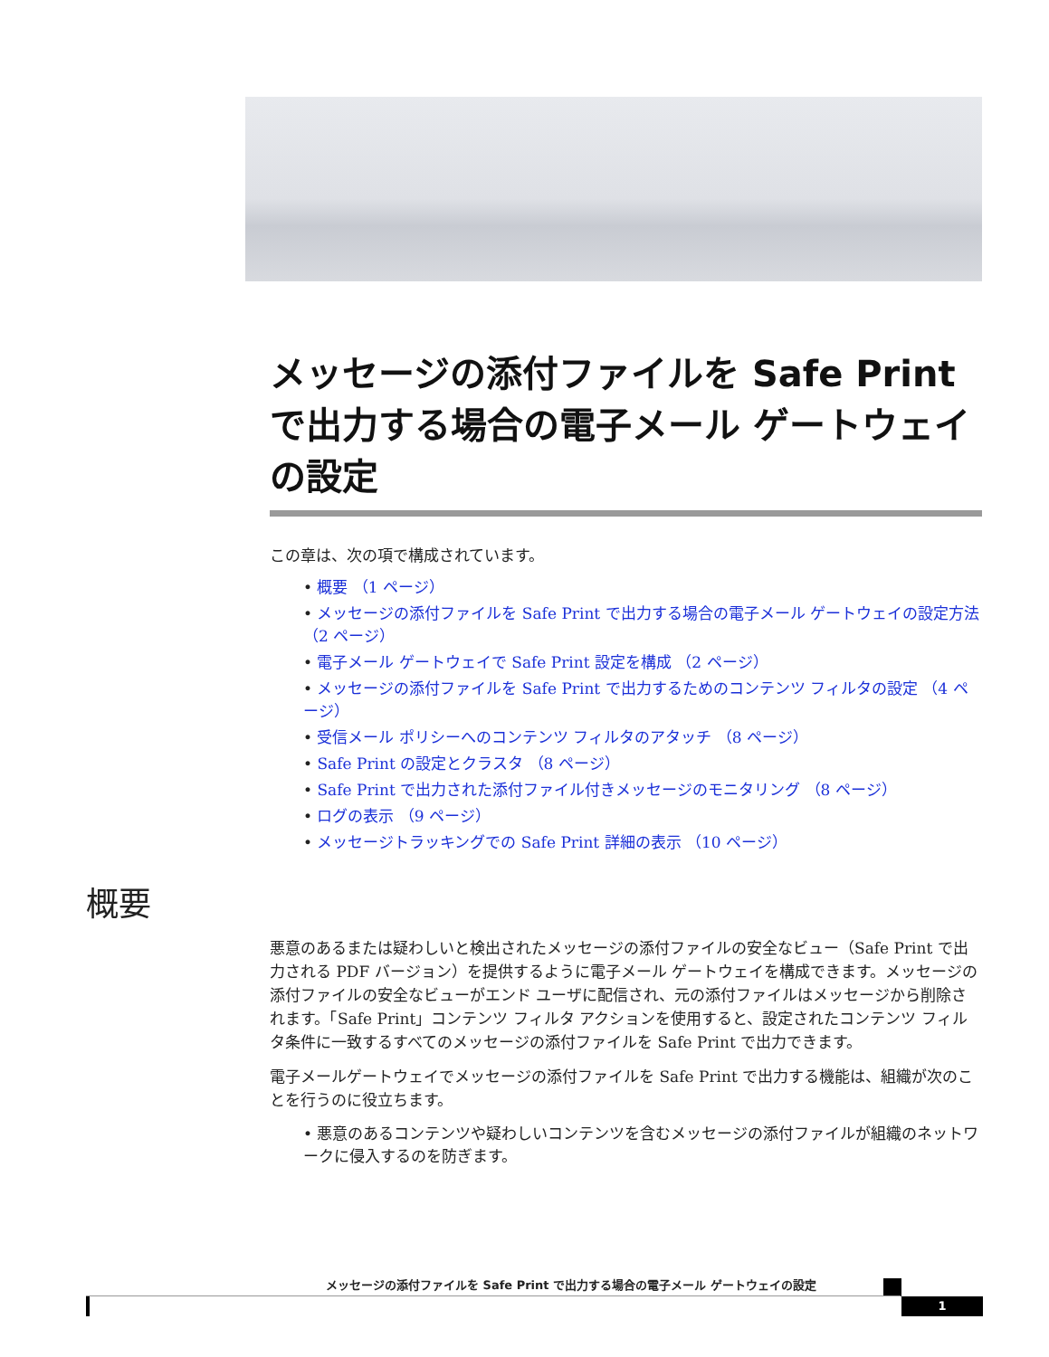メッセージの添付ファイルを Safe Print で出力する場合の電子メール ゲートウェイの設定
この章は、次の項で構成されています。
• 概要 （1 ページ）
• メッセージの添付ファイルを Safe Print で出力する場合の電子メール ゲートウェイの設定方法 （2 ページ）
• 電子メール ゲートウェイで Safe Print 設定を構成 （2 ページ）
• メッセージの添付ファイルを Safe Print で出力するためのコンテンツ フィルタの設定 （4 ページ）
• 受信メール ポリシーへのコンテンツ フィルタのアタッチ （8 ページ）
• Safe Print の設定とクラスタ （8 ページ）
• Safe Print で出力された添付ファイル付きメッセージのモニタリング （8 ページ）
• ログの表示 （9 ページ）
• メッセージトラッキングでの Safe Print 詳細の表示 （10 ページ）
概要
悪意のあるまたは疑わしいと検出されたメッセージの添付ファイルの安全なビュー（Safe Print で出力される PDF バージョン）を提供するように電子メール ゲートウェイを構成できます。メッセージの添付ファイルの安全なビューがエンド ユーザに配信され、元の添付ファイルはメッセージから削除されます。「Safe Print」コンテンツ フィルタ アクションを使用すると、設定されたコンテンツ フィルタ条件に一致するすべてのメッセージの添付ファイルを Safe Print で出力できます。
電子メールゲートウェイでメッセージの添付ファイルを Safe Print で出力する機能は、組織が次のことを行うのに役立ちます。
• 悪意のあるコンテンツや疑わしいコンテンツを含むメッセージの添付ファイルが組織のネットワークに侵入するのを防ぎます。
メッセージの添付ファイルを Safe Print で出力する場合の電子メール ゲートウェイの設定
1